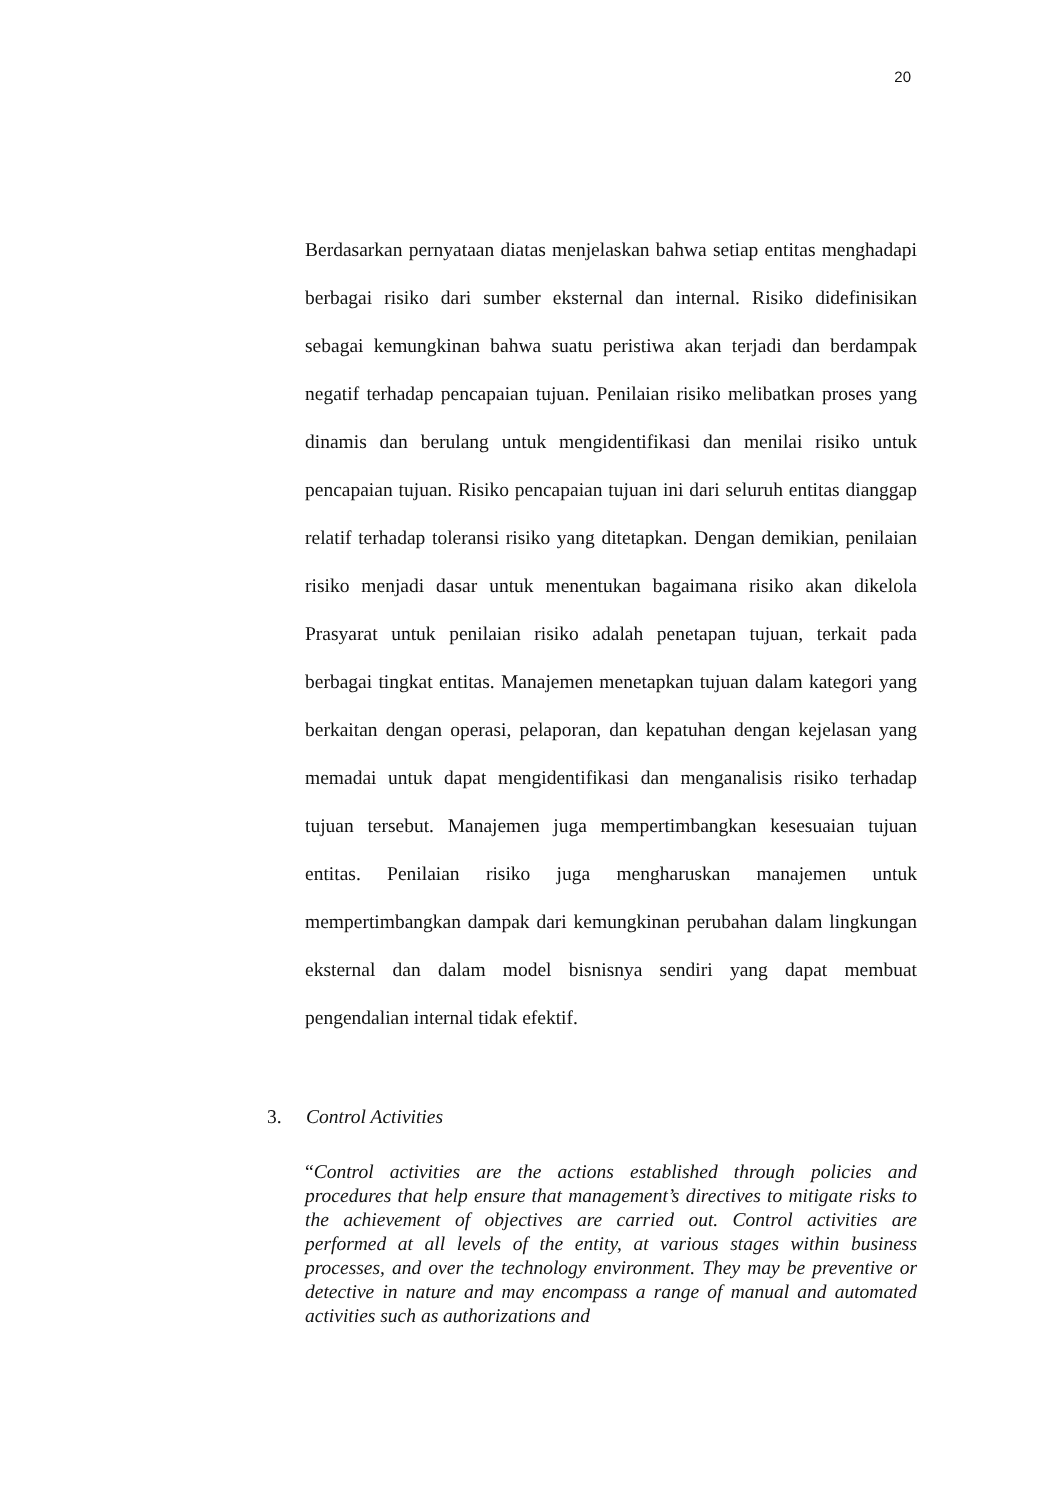20
Berdasarkan pernyataan diatas menjelaskan bahwa setiap entitas menghadapi berbagai risiko dari sumber eksternal dan internal. Risiko didefinisikan sebagai kemungkinan bahwa suatu peristiwa akan terjadi dan berdampak negatif terhadap pencapaian tujuan. Penilaian risiko melibatkan proses yang dinamis dan berulang untuk mengidentifikasi dan menilai risiko untuk pencapaian tujuan. Risiko pencapaian tujuan ini dari seluruh entitas dianggap relatif terhadap toleransi risiko yang ditetapkan. Dengan demikian, penilaian risiko menjadi dasar untuk menentukan bagaimana risiko akan dikelola Prasyarat untuk penilaian risiko adalah penetapan tujuan, terkait pada berbagai tingkat entitas. Manajemen menetapkan tujuan dalam kategori yang berkaitan dengan operasi, pelaporan, dan kepatuhan dengan kejelasan yang memadai untuk dapat mengidentifikasi dan menganalisis risiko terhadap tujuan tersebut. Manajemen juga mempertimbangkan kesesuaian tujuan entitas. Penilaian risiko juga mengharuskan manajemen untuk mempertimbangkan dampak dari kemungkinan perubahan dalam lingkungan eksternal dan dalam model bisnisnya sendiri yang dapat membuat pengendalian internal tidak efektif.
3. Control Activities
“Control activities are the actions established through policies and procedures that help ensure that management’s directives to mitigate risks to the achievement of objectives are carried out. Control activities are performed at all levels of the entity, at various stages within business processes, and over the technology environment. They may be preventive or detective in nature and may encompass a range of manual and automated activities such as authorizations and